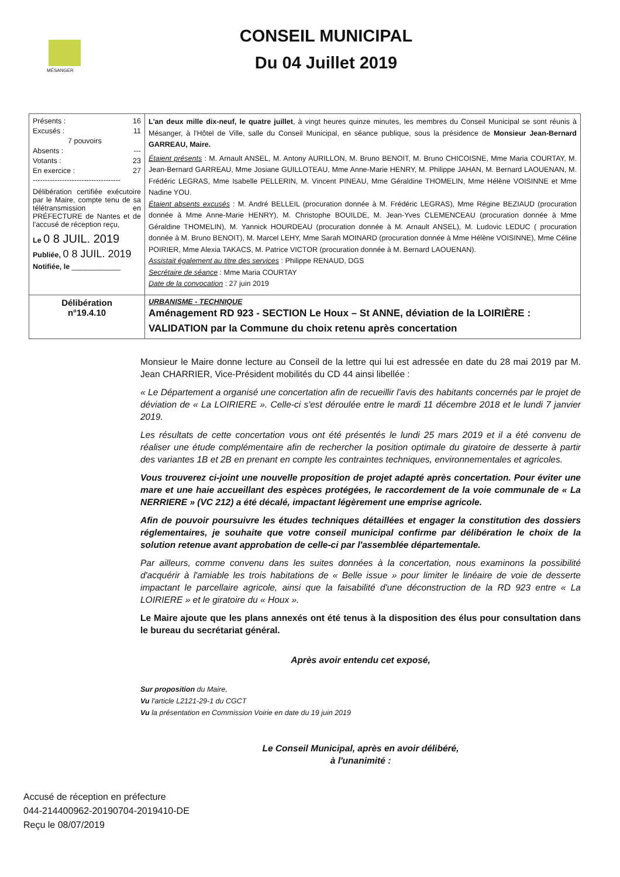MÉSANGER
CONSEIL MUNICIPAL
Du 04 Juillet 2019
| Présents : 16 Excusés : 11 7 pouvoirs Absents : --- Votants : 23 En exercice : 27 ------------------------------------ Délibération certifiée exécutoire par le Maire, compte tenu de sa télétransmission en PRÉFECTURE de Nantes et de l'accusé de réception reçu, Le 0 8 JUIL. 2019 Publiée, 0 8 JUIL. 2019 Notifiée, le ____________ | L'an deux mille dix-neuf, le quatre juillet , à vingt heures quinze minutes, les membres du Conseil Municipal se sont réunis à Mésanger, à l'Hôtel de Ville, salle du Conseil Municipal, en séance publique, sous la présidence de Monsieur Jean-Bernard GARREAU, Maire. Étaient présents : M. Arnault ANSEL, M. Antony AURILLON, M. Bruno BENOIT, M. Bruno CHICOISNE, Mme Maria COURTAY, M. Jean-Bernard GARREAU, Mme Josiane GUILLOTEAU, Mme Anne-Marie HENRY, M. Philippe JAHAN, M. Bernard LAOUENAN, M. Frédéric LEGRAS, Mme Isabelle PELLERIN, M. Vincent PINEAU, Mme Géraldine THOMELIN, Mme Hélène VOISINNE et Mme Nadine YOU. Étaient absents excusés : M. André BELLEIL (procuration donnée à M. Frédéric LEGRAS), Mme Régine BEZIAUD (procuration donnée à Mme Anne-Marie HENRY), M. Christophe BOUILDE, M. Jean-Yves CLEMENCEAU (procuration donnée à Mme Géraldine THOMELIN), M. Yannick HOURDEAU (procuration donnée à M. Arnault ANSEL), M. Ludovic LEDUC ( procuration donnée à M. Bruno BENOIT), M. Marcel LEHY, Mme Sarah MOINARD (procuration donnée à Mme Hélène VOISINNE), Mme Céline POIRIER, Mme Alexia TAKACS, M. Patrice VICTOR (procuration donnée à M. Bernard LAOUENAN). Assistait également au titre des services : Philippe RENAUD, DGS Secrétaire de séance : Mme Maria COURTAY Date de la convocation : 27 juin 2019 |
| Délibération n°19.4.10 | URBANISME - TECHNIQUE Aménagement RD 923 - SECTION Le Houx – St ANNE, déviation de la LOIRIÈRE : VALIDATION par la Commune du choix retenu après concertation |
Monsieur le Maire donne lecture au Conseil de la lettre qui lui est adressée en date du 28 mai 2019 par M. Jean CHARRIER, Vice-Président mobilités du CD 44 ainsi libellée :
« Le Département a organisé une concertation afin de recueillir l'avis des habitants concernés par le projet de déviation de « La LOIRIERE ». Celle-ci s'est déroulée entre le mardi 11 décembre 2018 et le lundi 7 janvier 2019.
Les résultats de cette concertation vous ont été présentés le lundi 25 mars 2019 et il a été convenu de réaliser une étude complémentaire afin de rechercher la position optimale du giratoire de desserte à partir des variantes 1B et 2B en prenant en compte les contraintes techniques, environnementales et agricoles.
Vous trouverez ci-joint une nouvelle proposition de projet adapté après concertation. Pour éviter une mare et une haie accueillant des espèces protégées, le raccordement de la voie communale de « La NERRIERE » (VC 212) a été décalé, impactant légèrement une emprise agricole.
Afin de pouvoir poursuivre les études techniques détaillées et engager la constitution des dossiers réglementaires, je souhaite que votre conseil municipal confirme par délibération le choix de la solution retenue avant approbation de celle-ci par l'assemblée départementale.
Par ailleurs, comme convenu dans les suites données à la concertation, nous examinons la possibilité d'acquérir à l'amiable les trois habitations de « Belle issue » pour limiter le linéaire de voie de desserte impactant le parcellaire agricole, ainsi que la faisabilité d'une déconstruction de la RD 923 entre « La LOIRIERE » et le giratoire du « Houx ».
Le Maire ajoute que les plans annexés ont été tenus à la disposition des élus pour consultation dans le bureau du secrétariat général.
Après avoir entendu cet exposé,
Sur proposition du Maire,
Vu l'article L2121-29-1 du CGCT
Vu la présentation en Commission Voirie en date du 19 juin 2019
Le Conseil Municipal, après en avoir délibéré,
à l'unanimité :
Accusé de réception en préfecture
044-214400962-20190704-2019410-DE
Reçu le 08/07/2019